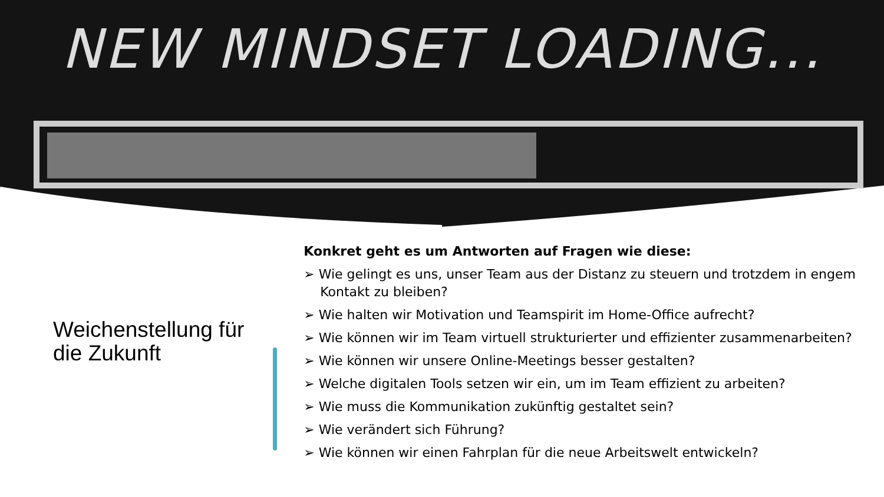NEW MINDSET LOADING...
Weichenstellung für die Zukunft
Konkret geht es um Antworten auf Fragen wie diese:
➢ Wie gelingt es uns, unser Team aus der Distanz zu steuern und trotzdem in engem Kontakt zu bleiben?
➢ Wie halten wir Motivation und Teamspirit im Home-Office aufrecht?
➢ Wie können wir im Team virtuell strukturierter und effizienter zusammenarbeiten?
➢ Wie können wir unsere Online-Meetings besser gestalten?
➢ Welche digitalen Tools setzen wir ein, um im Team effizient zu arbeiten?
➢ Wie muss die Kommunikation zukünftig gestaltet sein?
➢ Wie verändert sich Führung?
➢ Wie können wir einen Fahrplan für die neue Arbeitswelt entwickeln?